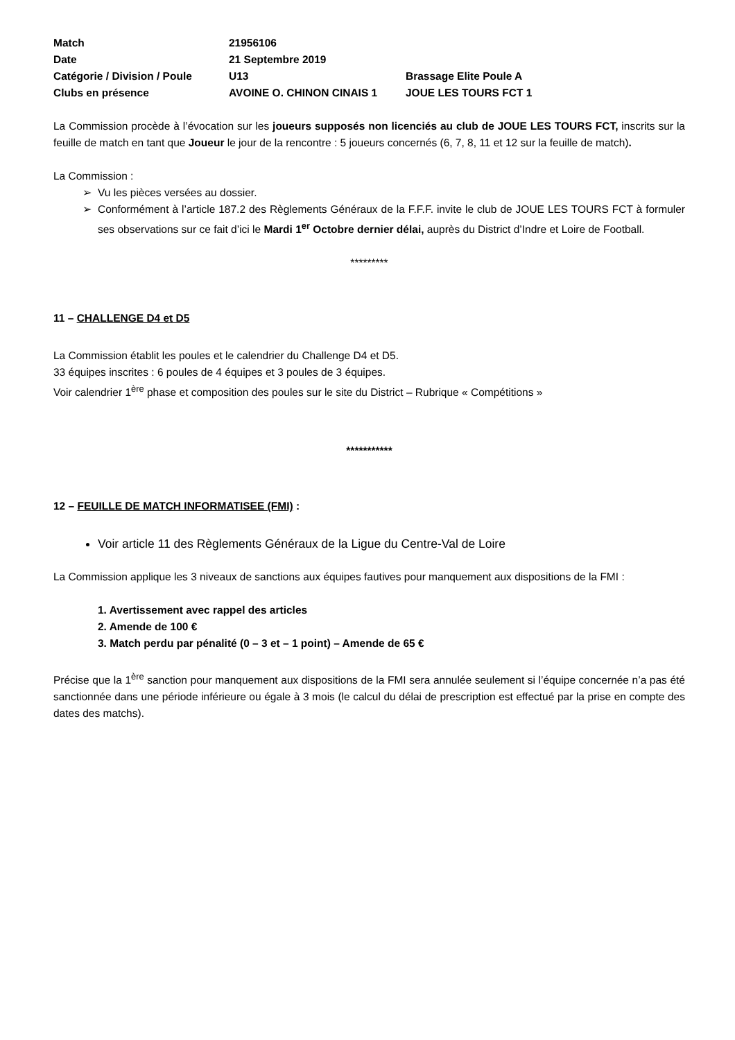| Match | 21956106 | |
| Date | 21 Septembre 2019 | |
| Catégorie / Division / Poule | U13 | Brassage Elite Poule A |
| Clubs en présence | AVOINE O. CHINON CINAIS 1 | JOUE LES TOURS FCT 1 |
La Commission procède à l’évocation sur les joueurs supposés non licenciés au club de JOUE LES TOURS FCT, inscrits sur la feuille de match en tant que Joueur le jour de la rencontre : 5 joueurs concernés (6, 7, 8, 11 et 12 sur la feuille de match).
La Commission :
Vu les pièces versées au dossier.
Conformément à l’article 187.2 des Règlements Généraux de la F.F.F. invite le club de JOUE LES TOURS FCT à formuler ses observations sur ce fait d’ici le Mardi 1<sup>er</sup> Octobre dernier délai, auprès du District d’Indre et Loire de Football.
*********
11 – CHALLENGE D4 et D5
La Commission établit les poules et le calendrier du Challenge D4 et D5.
33 équipes inscrites : 6 poules de 4 équipes et 3 poules de 3 équipes.
Voir calendrier 1<sup>ère</sup> phase et composition des poules sur le site du District – Rubrique « Compétitions »
***********
12 – FEUILLE DE MATCH INFORMATISEE (FMI) :
Voir article 11 des Règlements Généraux de la Ligue du Centre-Val de Loire
La Commission applique les 3 niveaux de sanctions aux équipes fautives pour manquement aux dispositions de la FMI :
1. Avertissement avec rappel des articles
2. Amende de 100 €
3. Match perdu par pénalité (0 – 3 et – 1 point) – Amende de 65 €
Précise que la 1<sup>ère</sup> sanction pour manquement aux dispositions de la FMI sera annulée seulement si l’équipe concernée n’a pas été sanctionnée dans une période inférieure ou égale à 3 mois (le calcul du délai de prescription est effectué par la prise en compte des dates des matchs).